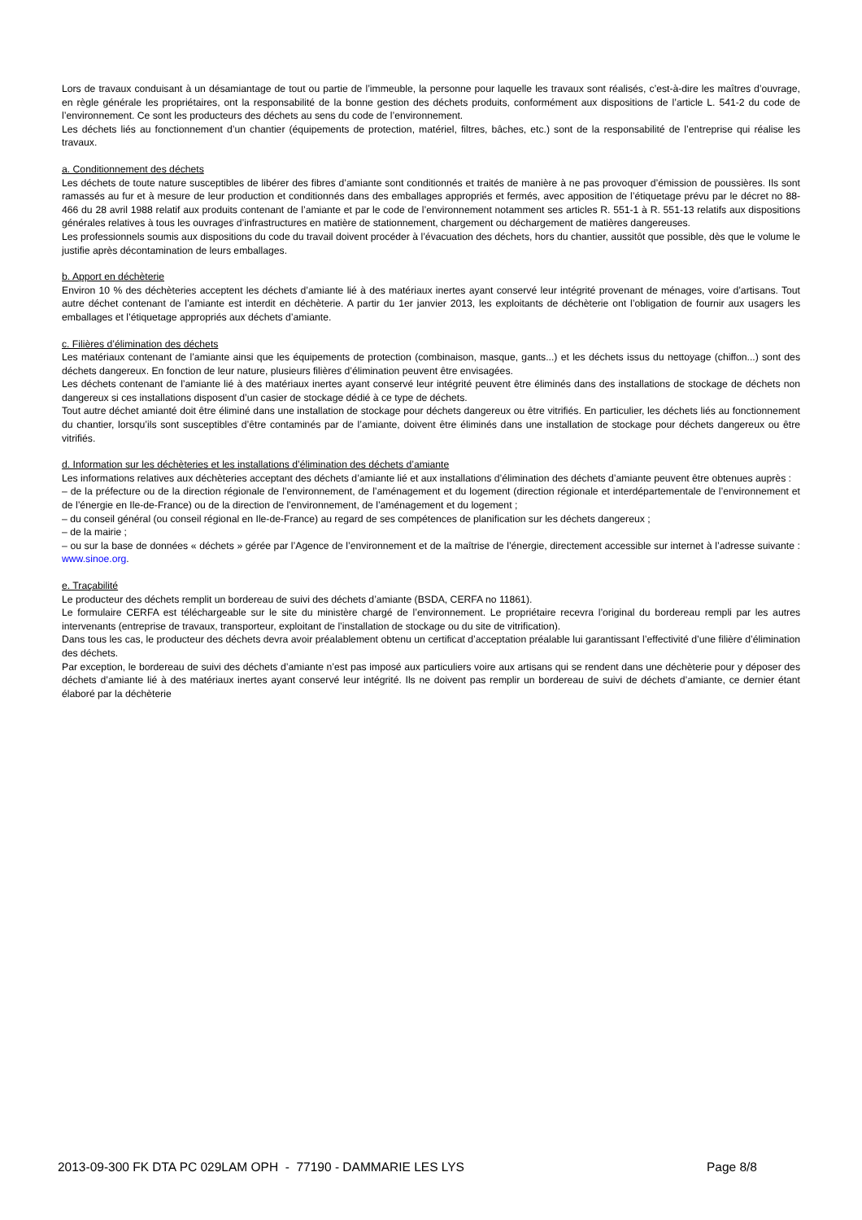Lors de travaux conduisant à un désamiantage de tout ou partie de l’immeuble, la personne pour laquelle les travaux sont réalisés, c’est-à-dire les maîtres d’ouvrage, en règle générale les propriétaires, ont la responsabilité de la bonne gestion des déchets produits, conformément aux dispositions de l’article L. 541-2 du code de l’environnement. Ce sont les producteurs des déchets au sens du code de l’environnement.
Les déchets liés au fonctionnement d’un chantier (équipements de protection, matériel, filtres, bâches, etc.) sont de la responsabilité de l’entreprise qui réalise les travaux.
a. Conditionnement des déchets
Les déchets de toute nature susceptibles de libérer des fibres d’amiante sont conditionnés et traités de manière à ne pas provoquer d’émission de poussières. Ils sont ramassés au fur et à mesure de leur production et conditionnés dans des emballages appropriés et fermés, avec apposition de l’étiquetage prévu par le décret no 88-466 du 28 avril 1988 relatif aux produits contenant de l’amiante et par le code de l’environnement notamment ses articles R. 551-1 à R. 551-13 relatifs aux dispositions générales relatives à tous les ouvrages d’infrastructures en matière de stationnement, chargement ou déchargement de matières dangereuses.
Les professionnels soumis aux dispositions du code du travail doivent procéder à l’évacuation des déchets, hors du chantier, aussitôt que possible, dès que le volume le justifie après décontamination de leurs emballages.
b. Apport en déchèterie
Environ 10 % des déchèteries acceptent les déchets d’amiante lié à des matériaux inertes ayant conservé leur intégrité provenant de ménages, voire d’artisans. Tout autre déchet contenant de l’amiante est interdit en déchèterie. A partir du 1er janvier 2013, les exploitants de déchèterie ont l’obligation de fournir aux usagers les emballages et l’étiquetage appropriés aux déchets d’amiante.
c. Filières d’élimination des déchets
Les matériaux contenant de l’amiante ainsi que les équipements de protection (combinaison, masque, gants...) et les déchets issus du nettoyage (chiffon...) sont des déchets dangereux. En fonction de leur nature, plusieurs filières d’élimination peuvent être envisagées.
Les déchets contenant de l’amiante lié à des matériaux inertes ayant conservé leur intégrité peuvent être éliminés dans des installations de stockage de déchets non dangereux si ces installations disposent d’un casier de stockage dédié à ce type de déchets.
Tout autre déchet amianté doit être éliminé dans une installation de stockage pour déchets dangereux ou être vitrifiés. En particulier, les déchets liés au fonctionnement du chantier, lorsqu’ils sont susceptibles d’être contaminés par de l’amiante, doivent être éliminés dans une installation de stockage pour déchets dangereux ou être vitrifiés.
d. Information sur les déchèteries et les installations d’élimination des déchets d’amiante
Les informations relatives aux déchèteries acceptant des déchets d’amiante lié et aux installations d’élimination des déchets d’amiante peuvent être obtenues auprès :
– de la préfecture ou de la direction régionale de l’environnement, de l’aménagement et du logement (direction régionale et interdépartementale de l’environnement et de l’énergie en Ile-de-France) ou de la direction de l’environnement, de l’aménagement et du logement ;
– du conseil général (ou conseil régional en Ile-de-France) au regard de ses compétences de planification sur les déchets dangereux ;
– de la mairie ;
– ou sur la base de données « déchets » gérée par l’Agence de l’environnement et de la maîtrise de l’énergie, directement accessible sur internet à l’adresse suivante : www.sinoe.org.
e. Traçabilité
Le producteur des déchets remplit un bordereau de suivi des déchets d’amiante (BSDA, CERFA no 11861).
Le formulaire CERFA est téléchargeable sur le site du ministère chargé de l’environnement. Le propriétaire recevra l’original du bordereau rempli par les autres intervenants (entreprise de travaux, transporteur, exploitant de l’installation de stockage ou du site de vitrification).
Dans tous les cas, le producteur des déchets devra avoir préalablement obtenu un certificat d’acceptation préalable lui garantissant l’effectivité d’une filière d’élimination des déchets.
Par exception, le bordereau de suivi des déchets d’amiante n’est pas imposé aux particuliers voire aux artisans qui se rendent dans une déchèterie pour y déposer des déchets d’amiante lié à des matériaux inertes ayant conservé leur intégrité. Ils ne doivent pas remplir un bordereau de suivi de déchets d’amiante, ce dernier étant élaboré par la déchèterie
2013-09-300 FK DTA PC 029LAM OPH - 77190 - DAMMARIE LES LYS Page 8/8